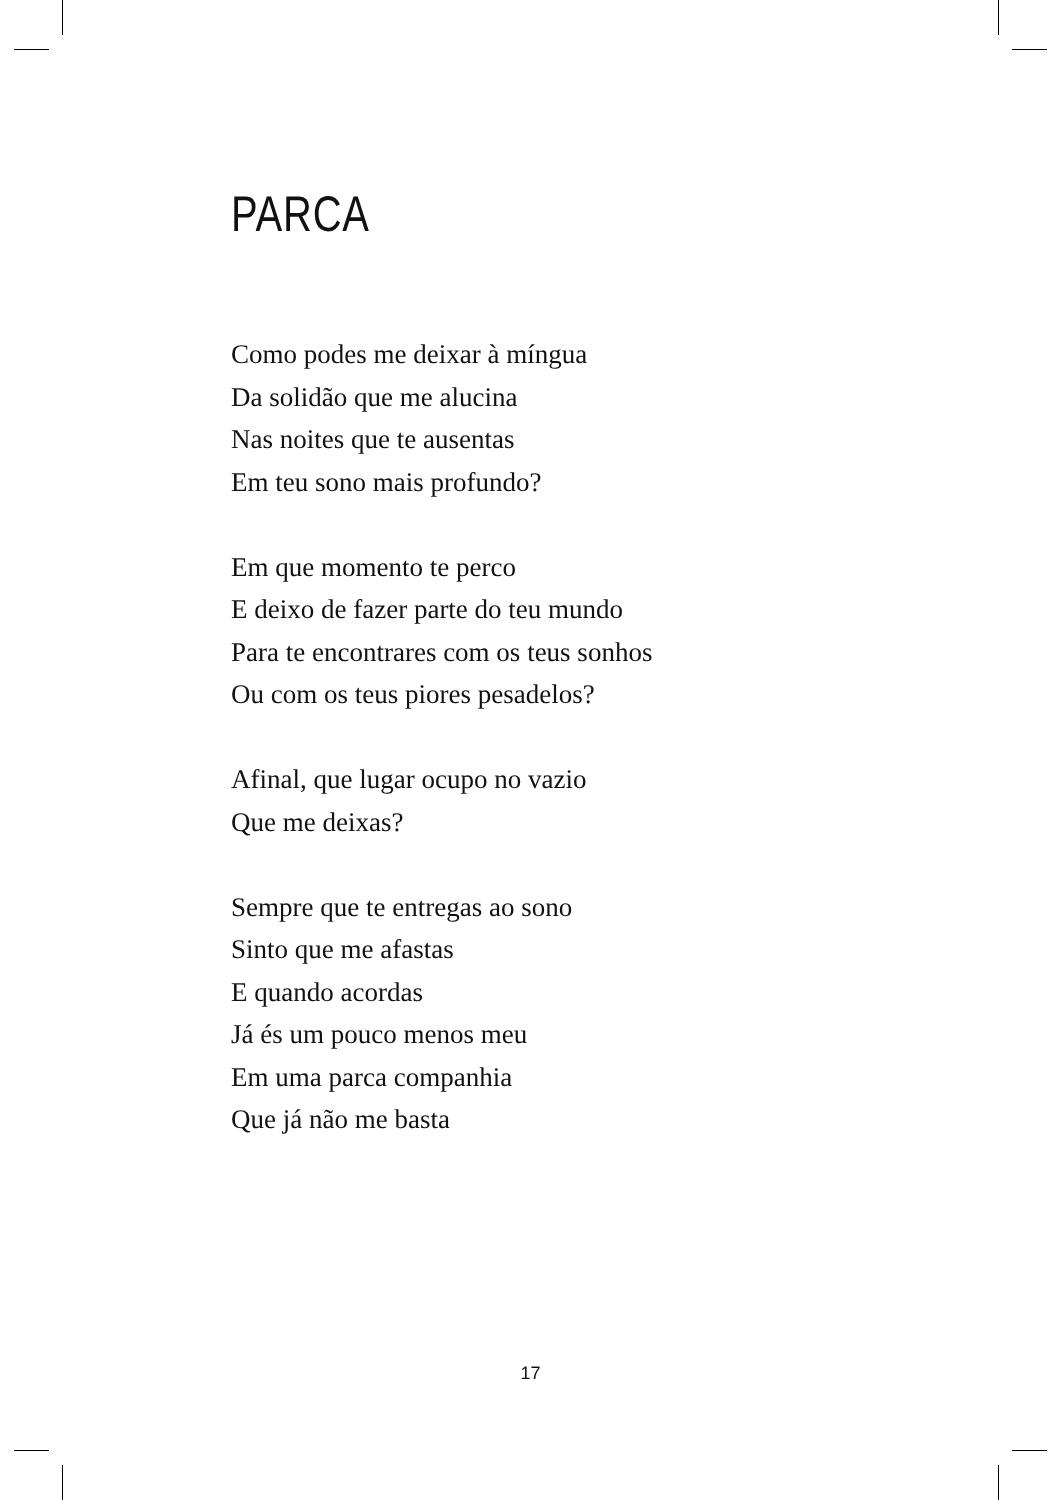PARCA
Como podes me deixar à míngua
Da solidão que me alucina
Nas noites que te ausentas
Em teu sono mais profundo?
Em que momento te perco
E deixo de fazer parte do teu mundo
Para te encontrares com os teus sonhos
Ou com os teus piores pesadelos?
Afinal, que lugar ocupo no vazio
Que me deixas?
Sempre que te entregas ao sono
Sinto que me afastas
E quando acordas
Já és um pouco menos meu
Em uma parca companhia
Que já não me basta
17